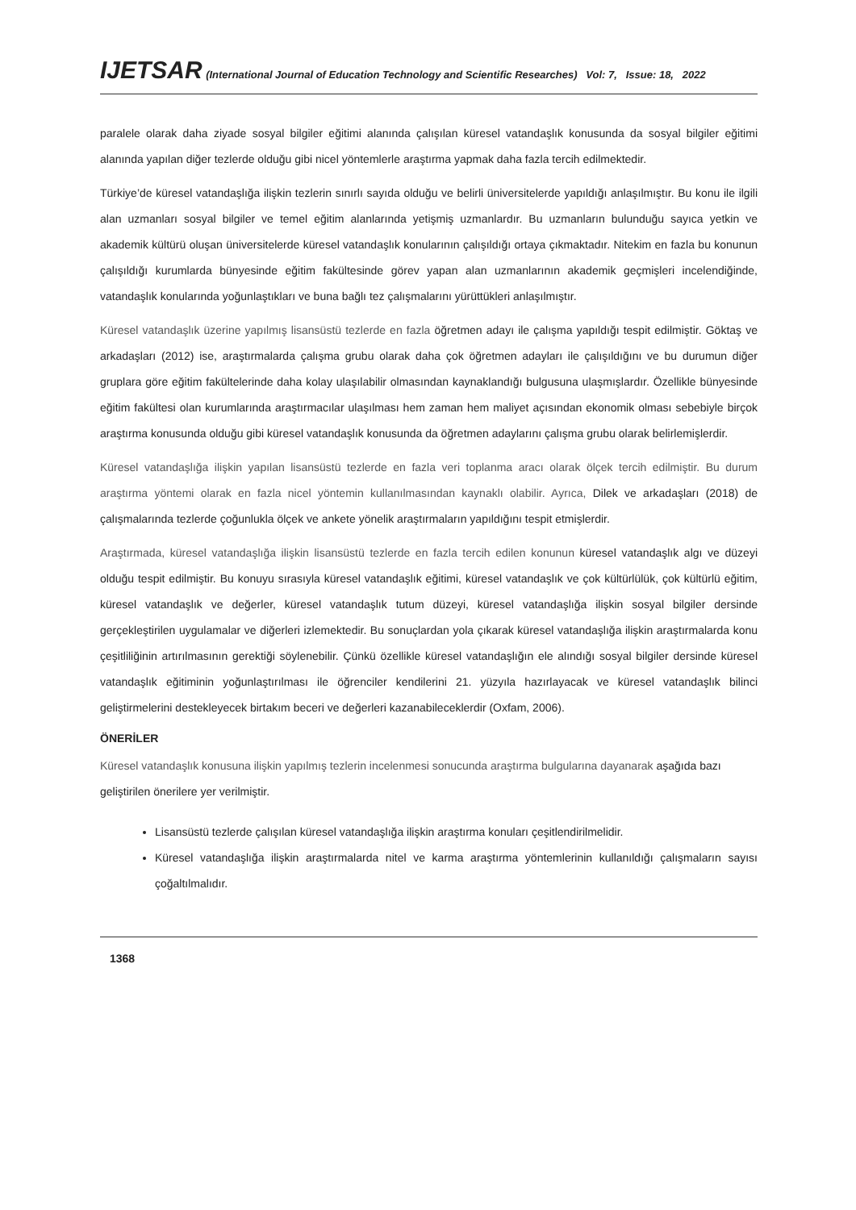IJETSAR (International Journal of Education Technology and Scientific Researches) Vol: 7, Issue: 18, 2022
paralele olarak daha ziyade sosyal bilgiler eğitimi alanında çalışılan küresel vatandaşlık konusunda da sosyal bilgiler eğitimi alanında yapılan diğer tezlerde olduğu gibi nicel yöntemlerle araştırma yapmak daha fazla tercih edilmektedir.
Türkiye’de küresel vatandaşlığa ilişkin tezlerin sınırlı sayıda olduğu ve belirli üniversitelerde yapıldığı anlaşılmıştır. Bu konu ile ilgili alan uzmanları sosyal bilgiler ve temel eğitim alanlarında yetişmiş uzmanlardır. Bu uzmanların bulunduğu sayıca yetkin ve akademik kültürü oluşan üniversitelerde küresel vatandaşlık konularının çalışıldığı ortaya çıkmaktadır. Nitekim en fazla bu konunun çalışıldığı kurumlarda bünyesinde eğitim fakültesinde görev yapan alan uzmanlarının akademik geçmişleri incelendiğinde, vatandaşlık konularında yoğunlaştıkları ve buna bağlı tez çalışmalarını yürüttükleri anlaşılmıştır.
Küresel vatandaşlık üzerine yapılmış lisansüstü tezlerde en fazla öğretmen adayı ile çalışma yapıldığı tespit edilmiştir. Göktaş ve arkadaşları (2012) ise, araştırmalarda çalışma grubu olarak daha çok öğretmen adayları ile çalışıldığını ve bu durumun diğer gruplara göre eğitim fakültelerinde daha kolay ulaşılabilir olmasından kaynaklandığı bulgusuna ulaşmışlardır. Özellikle bünyesinde eğitim fakültesi olan kurumlarında araştırmacılar ulaşılması hem zaman hem maliyet açısından ekonomik olması sebebiyle birçok araştırma konusunda olduğu gibi küresel vatandaşlık konusunda da öğretmen adaylarını çalışma grubu olarak belirlemişlerdir.
Küresel vatandaşlığa ilişkin yapılan lisansüstü tezlerde en fazla veri toplanma aracı olarak ölçek tercih edilmiştir. Bu durum araştırma yöntemi olarak en fazla nicel yöntemin kullanılmasından kaynaklı olabilir. Ayrıca, Dilek ve arkadaşları (2018) de çalışmalarında tezlerde çoğunlukla ölçek ve ankete yönelik araştırmaların yapıldığını tespit etmişlerdir.
Araştırmada, küresel vatandaşlığa ilişkin lisansüstü tezlerde en fazla tercih edilen konunun küresel vatandaşlık algı ve düzeyi olduğu tespit edilmiştir. Bu konuyu sırasıyla küresel vatandaşlık eğitimi, küresel vatandaşlık ve çok kültürlülük, çok kültürlü eğitim, küresel vatandaşlık ve değerler, küresel vatandaşlık tutum düzeyi, küresel vatandaşlığa ilişkin sosyal bilgiler dersinde gerçekleştirilen uygulamalar ve diğerleri izlemektedir. Bu sonuçlardan yola çıkarak küresel vatandaşlığa ilişkin araştırmalarda konu çeşitliliğinin artırılmasının gerektiği söylenebilir. Çünkü özellikle küresel vatandaşlığın ele alındığı sosyal bilgiler dersinde küresel vatandaşlık eğitiminin yoğunlaştırılması ile öğrenciler kendilerini 21. yüzyıla hazırlayacak ve küresel vatandaşlık bilinci geliştirmelerini destekleyecek birtakım beceri ve değerleri kazanabileceklerdir (Oxfam, 2006).
ÖNERİLER
Küresel vatandaşlık konusuna ilişkin yapılmış tezlerin incelenmesi sonucunda araştırma bulgularına dayanarak aşağıda bazı geliştirilen önerilere yer verilmiştir.
Lisansüstü tezlerde çalışılan küresel vatandaşlığa ilişkin araştırma konuları çeşitlendirilmelidir.
Küresel vatandaşlığa ilişkin araştırmalarda nitel ve karma araştırma yöntemlerinin kullanıldığı çalışmaların sayısı çoğaltılmalıdır.
1368